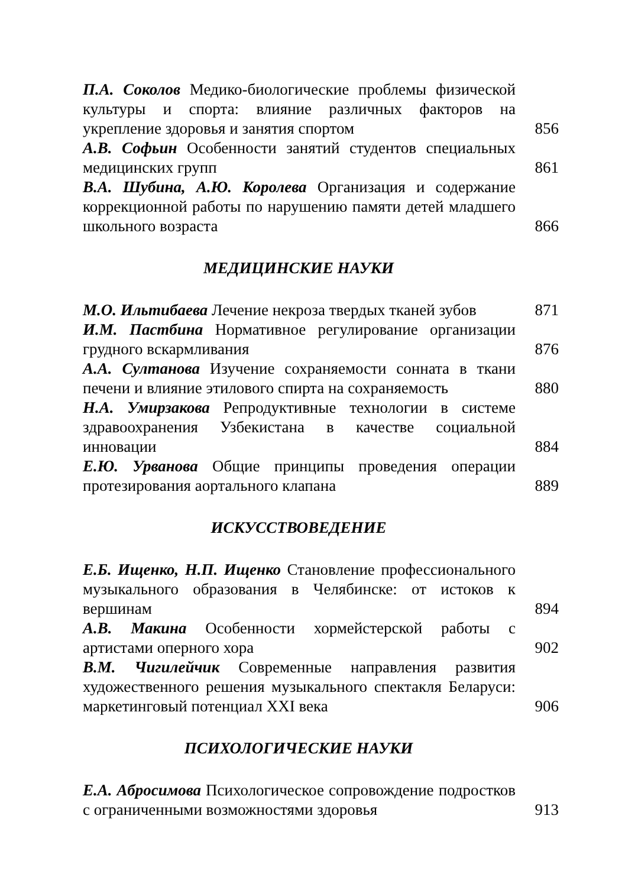П.А. Соколов Медико-биологические проблемы физической культуры и спорта: влияние различных факторов на укрепление здоровья и занятия спортом
856
А.В. Софьин Особенности занятий студентов специальных медицинских групп
861
В.А. Шубина, А.Ю. Королева Организация и содержание коррекционной работы по нарушению памяти детей младшего школьного возраста
866
МЕДИЦИНСКИЕ НАУКИ
М.О. Ильтибаева Лечение некроза твердых тканей зубов
871
И.М. Пастбина Нормативное регулирование организации грудного вскармливания
876
А.А. Султанова Изучение сохраняемости сонната в ткани печени и влияние этилового спирта на сохраняемость
880
Н.А. Умирзакова Репродуктивные технологии в системе здравоохранения Узбекистана в качестве социальной инновации
884
Е.Ю. Урванова Общие принципы проведения операции протезирования аортального клапана
889
ИСКУССТВОВЕДЕНИЕ
Е.Б. Ищенко, Н.П. Ищенко Становление профессионального музыкального образования в Челябинске: от истоков к вершинам
894
А.В. Макина Особенности хормейстерской работы с артистами оперного хора
902
В.М. Чигилейчик Современные направления развития художественного решения музыкального спектакля Беларуси: маркетинговый потенциал XXI века
906
ПСИХОЛОГИЧЕСКИЕ НАУКИ
Е.А. Абросимова Психологическое сопровождение подростков с ограниченными возможностями здоровья
913